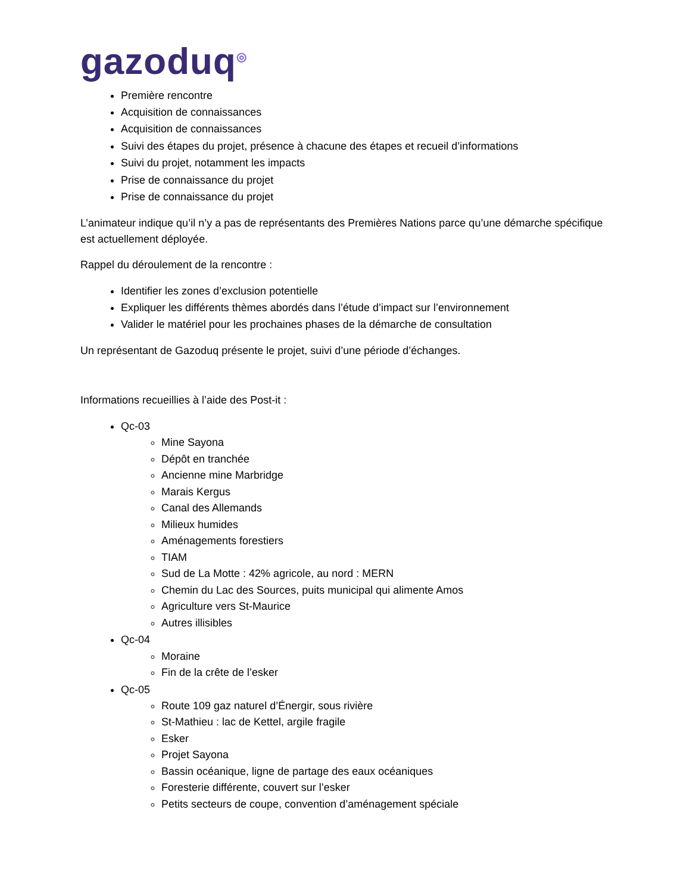gazoduq<sup>◎</sup>
Première rencontre
Acquisition de connaissances
Acquisition de connaissances
Suivi des étapes du projet, présence à chacune des étapes et recueil d’informations
Suivi du projet, notamment les impacts
Prise de connaissance du projet
Prise de connaissance du projet
L’animateur indique qu’il n’y a pas de représentants des Premières Nations parce qu’une démarche spécifique est actuellement déployée.
Rappel du déroulement de la rencontre :
Identifier les zones d’exclusion potentielle
Expliquer les différents thèmes abordés dans l’étude d’impact sur l’environnement
Valider le matériel pour les prochaines phases de la démarche de consultation
Un représentant de Gazoduq présente le projet, suivi d’une période d’échanges.
Informations recueillies à l’aide des Post-it :
Qc-03
Mine Sayona
Dépôt en tranchée
Ancienne mine Marbridge
Marais Kergus
Canal des Allemands
Milieux humides
Aménagements forestiers
TIAM
Sud de La Motte : 42% agricole, au nord : MERN
Chemin du Lac des Sources, puits municipal qui alimente Amos
Agriculture vers St-Maurice
Autres illisibles
Qc-04
Moraine
Fin de la crête de l’esker
Qc-05
Route 109 gaz naturel d’Énergir, sous rivière
St-Mathieu : lac de Kettel, argile fragile
Esker
Projet Sayona
Bassin océanique, ligne de partage des eaux océaniques
Foresterie différente, couvert sur l’esker
Petits secteurs de coupe, convention d’aménagement spéciale